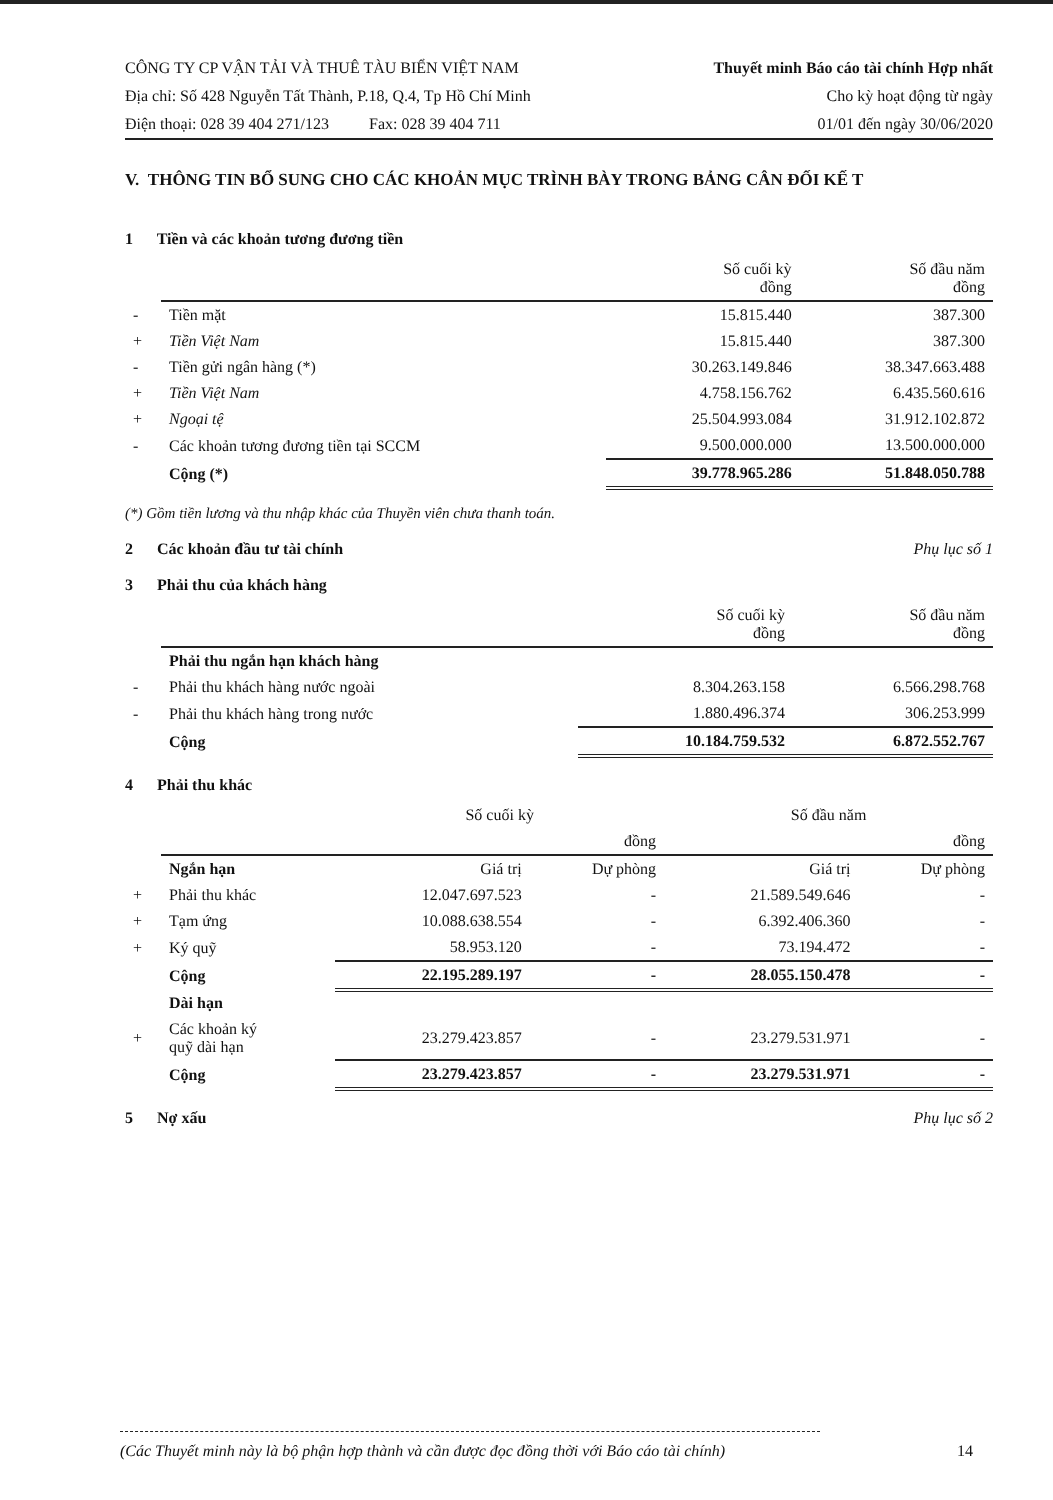CÔNG TY CP VẬN TẢI VÀ THUÊ TÀU BIỂN VIỆT NAM
Địa chỉ: Số 428 Nguyễn Tất Thành, P.18, Q.4, Tp Hồ Chí Minh
Điện thoại: 028 39 404 271/123 Fax: 028 39 404 711
Thuyết minh Báo cáo tài chính Hợp nhất
Cho kỳ hoạt động từ ngày
01/01 đến ngày 30/06/2020
V. THÔNG TIN BỔ SUNG CHO CÁC KHOẢN MỤC TRÌNH BÀY TRONG BẢNG CÂN ĐỐI KẾ T
1 Tiền và các khoản tương đương tiền
| | | Số cuối kỳ đồng | Số đầu năm đồng |
| --- | --- | --- | --- |
| - | Tiền mặt | 15.815.440 | 387.300 |
| + | Tiền Việt Nam | 15.815.440 | 387.300 |
| - | Tiền gửi ngân hàng (*) | 30.263.149.846 | 38.347.663.488 |
| + | Tiền Việt Nam | 4.758.156.762 | 6.435.560.616 |
| + | Ngoại tệ | 25.504.993.084 | 31.912.102.872 |
| - | Các khoản tương đương tiền tại SCCM | 9.500.000.000 | 13.500.000.000 |
| | Cộng (*) | 39.778.965.286 | 51.848.050.788 |
(*) Gồm tiền lương và thu nhập khác của Thuyền viên chưa thanh toán.
2 Các khoản đầu tư tài chính Phụ lục số 1
3 Phải thu của khách hàng
| | | Số cuối kỳ đồng | Số đầu năm đồng |
| --- | --- | --- | --- |
| | Phải thu ngắn hạn khách hàng | | |
| - | Phải thu khách hàng nước ngoài | 8.304.263.158 | 6.566.298.768 |
| - | Phải thu khách hàng trong nước | 1.880.496.374 | 306.253.999 |
| | Cộng | 10.184.759.532 | 6.872.552.767 |
4 Phải thu khác
| | | Số cuối kỳ | | Số đầu năm | |
| | | | đồng | | đồng |
| | Ngắn hạn | Giá trị | Dự phòng | Giá trị | Dự phòng |
| + | Phải thu khác | 12.047.697.523 | - | 21.589.549.646 | - |
| + | Tạm ứng | 10.088.638.554 | - | 6.392.406.360 | - |
| + | Ký quỹ | 58.953.120 | - | 73.194.472 | - |
| | Cộng | 22.195.289.197 | - | 28.055.150.478 | - |
| | Dài hạn | | | | |
| + | Các khoản ký quỹ dài hạn | 23.279.423.857 | - | 23.279.531.971 | - |
| | Cộng | 23.279.423.857 | - | 23.279.531.971 | - |
5 Nợ xấu Phụ lục số 2
(Các Thuyết minh này là bộ phận hợp thành và cần được đọc đồng thời với Báo cáo tài chính) 14